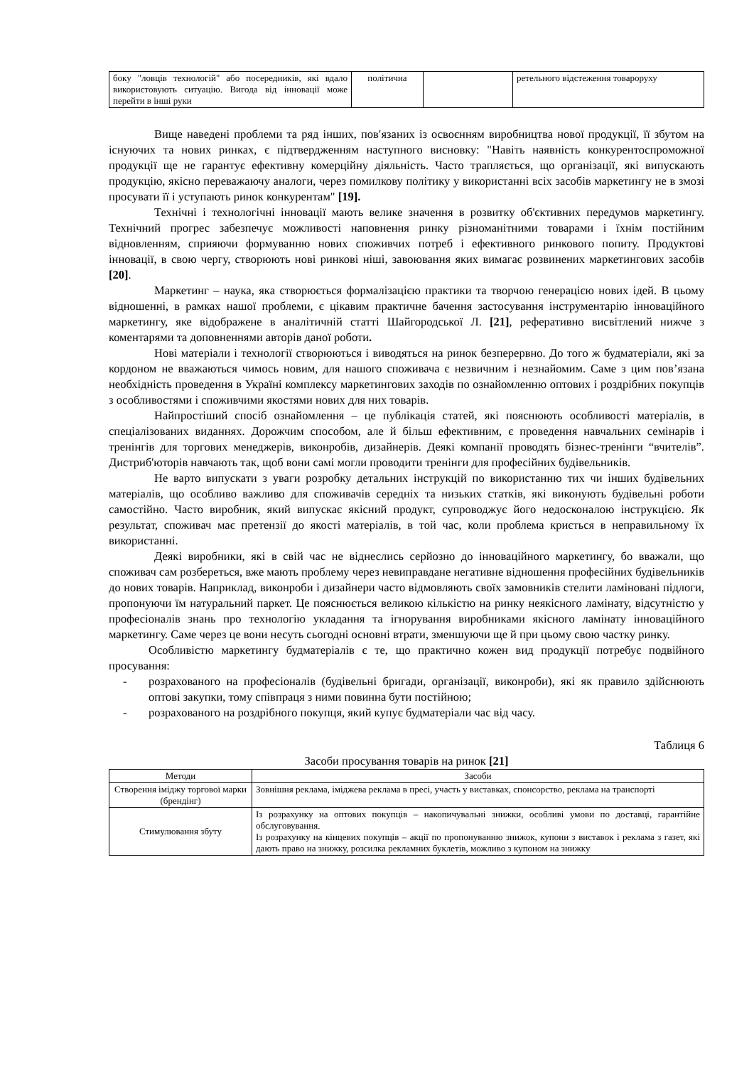| боку "ловців технологій" або посередників, які вдало використовують ситуацію. Вигода від інновації може перейти в інші руки | політична | | ретельного відстеження товароруху |
Вище наведені проблеми та ряд інших, пов′язаних із освоєнням виробництва нової продукції, її збутом на існуючих та нових ринках, є підтвердженням наступного висновку: "Навіть наявність конкурентоспроможної продукції ще не гарантує ефективну комерційну діяльність. Часто трапляється, що організації, які випускають продукцію, якісно переважаючу аналоги, через помилкову політику у використанні всіх засобів маркетингу не в змозі просувати її і уступають ринок конкурентам" [19].
Технічні і технологічні інновації мають велике значення в розвитку об'єктивних передумов маркетингу. Технічний прогрес забезпечує можливості наповнення ринку різноманітними товарами і їхнім постійним відновленням, сприяючи формуванню нових споживчих потреб і ефективного ринкового попиту. Продуктові інновації, в свою чергу, створюють нові ринкові ніші, завоювання яких вимагає розвинених маркетингових засобів [20].
Маркетинг – наука, яка створюється формалізацією практики та творчою генерацією нових ідей. В цьому відношенні, в рамках нашої проблеми, є цікавим практичне бачення застосування інструментарію інноваційного маркетингу, яке відображене в аналітичній статті Шайгородської Л. [21], реферативно висвітлений нижче з коментарями та доповненнями авторів даної роботи.
Нові матеріали і технології створюються і виводяться на ринок безперервно. До того ж будматеріали, які за кордоном не вважаються чимось новим, для нашого споживача є незвичним і незнайомим. Саме з цим пов’язана необхідність проведення в Україні комплексу маркетингових заходів по ознайомленню оптових і роздрібних покупців з особливостями і споживчими якостями нових для них товарів.
Найпростіший спосіб ознайомлення – це публікація статей, які пояснюють особливості матеріалів, в спеціалізованих виданнях. Дорожчим способом, але й більш ефективним, є проведення навчальних семінарів і тренінгів для торгових менеджерів, виконробів, дизайнерів. Деякі компанії проводять бізнес-тренінги “вчителів”. Дистриб'юторів навчають так, щоб вони самі могли проводити тренінги для професійних будівельників.
Не варто випускати з уваги розробку детальних інструкцій по використанню тих чи інших будівельних матеріалів, що особливо важливо для споживачів середніх та низьких статків, які виконують будівельні роботи самостійно. Часто виробник, який випускає якісний продукт, супроводжує його недосконалою інструкцією. Як результат, споживач має претензії до якості матеріалів, в той час, коли проблема криється в неправильному їх використанні.
Деякі виробники, які в свій час не віднеслись серйозно до інноваційного маркетингу, бо вважали, що споживач сам розбереться, вже мають проблему через невиправдане негативне відношення професійних будівельників до нових товарів. Наприклад, виконроби і дизайнери часто відмовляють своїх замовників стелити ламіновані підлоги, пропонуючи їм натуральний паркет. Це пояснюється великою кількістю на ринку неякісного ламінату, відсутністю у професіоналів знань про технологію укладання та ігнорування виробниками якісного ламінату інноваційного маркетингу. Саме через це вони несуть сьогодні основні втрати, зменшуючи ще й при цьому свою частку ринку.
Особливістю маркетингу будматеріалів є те, що практично кожен вид продукції потребує подвійного просування:
- розрахованого на професіоналів (будівельні бригади, організації, виконроби), які як правило здійснюють оптові закупки, тому співпраця з ними повинна бути постійною;
- розрахованого на роздрібного покупця, який купує будматеріали час від часу.
Таблиця 6
Засоби просування товарів на ринок [21]
| Методи | Засоби |
| --- | --- |
| Створення іміджу торгової марки (брендінг) | Зовнішня реклама, іміджева реклама в пресі, участь у виставках, спонсорство, реклама на транспорті |
| Стимулювання збуту | Із розрахунку на оптових покупців – накопичувальні знижки, особливі умови по доставці, гарантійне обслуговування. Із розрахунку на кінцевих покупців – акції по пропонуванню знижок, купони з виставок і реклама з газет, які дають право на знижку, розсилка рекламних буклетів, можливо з купоном на знижку |